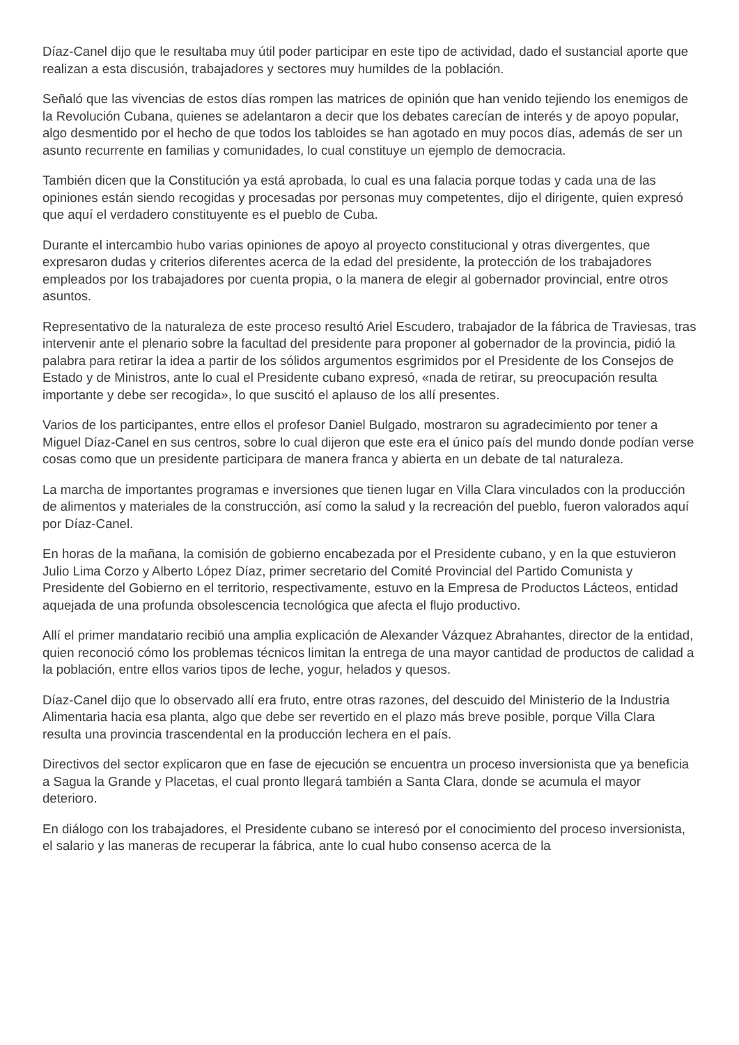Díaz-Canel dijo que le resultaba muy útil poder participar en este tipo de actividad, dado el sustancial aporte que realizan a esta discusión, trabajadores y sectores muy humildes de la población.
Señaló que las vivencias de estos días rompen las matrices de opinión que han venido tejiendo los enemigos de la Revolución Cubana, quienes se adelantaron a decir que los debates carecían de interés y de apoyo popular, algo desmentido por el hecho de que todos los tabloides se han agotado en muy pocos días, además de ser un asunto recurrente en familias y comunidades, lo cual constituye un ejemplo de democracia.
También dicen que la Constitución ya está aprobada, lo cual es una falacia porque todas y cada una de las opiniones están siendo recogidas y procesadas por personas muy competentes, dijo el dirigente, quien expresó que aquí el verdadero constituyente es el pueblo de Cuba.
Durante el intercambio hubo varias opiniones de apoyo al proyecto constitucional y otras divergentes, que expresaron dudas y criterios diferentes acerca de la edad del presidente, la protección de los trabajadores empleados por los trabajadores por cuenta propia, o la manera de elegir al gobernador provincial, entre otros asuntos.
Representativo de la naturaleza de este proceso resultó Ariel Escudero, trabajador de la fábrica de Traviesas, tras intervenir ante el plenario sobre la facultad del presidente para proponer al gobernador de la provincia, pidió la palabra para retirar la idea a partir de los sólidos argumentos esgrimidos por el Presidente de los Consejos de Estado y de Ministros, ante lo cual el Presidente cubano expresó, «nada de retirar, su preocupación resulta importante y debe ser recogida», lo que suscitó el aplauso de los allí presentes.
Varios de los participantes, entre ellos el profesor Daniel Bulgado, mostraron su agradecimiento por tener a Miguel Díaz-Canel en sus centros, sobre lo cual dijeron que este era el único país del mundo donde podían verse cosas como que un presidente participara de manera franca y abierta en un debate de tal naturaleza.
La marcha de importantes programas e inversiones que tienen lugar en Villa Clara vinculados con la producción de alimentos y materiales de la construcción, así como la salud y la recreación del pueblo, fueron valorados aquí por Díaz-Canel.
En horas de la mañana, la comisión de gobierno encabezada por el Presidente cubano, y en la que estuvieron Julio Lima Corzo y Alberto López Díaz, primer secretario del Comité Provincial del Partido Comunista y Presidente del Gobierno en el territorio, respectivamente, estuvo en la Empresa de Productos Lácteos, entidad aquejada de una profunda obsolescencia tecnológica que afecta el flujo productivo.
Allí el primer mandatario recibió una amplia explicación de Alexander Vázquez Abrahantes, director de la entidad, quien reconoció cómo los problemas técnicos limitan la entrega de una mayor cantidad de productos de calidad a la población, entre ellos varios tipos de leche, yogur, helados y quesos.
Díaz-Canel dijo que lo observado allí era fruto, entre otras razones, del descuido del Ministerio de la Industria Alimentaria hacia esa planta, algo que debe ser revertido en el plazo más breve posible, porque Villa Clara resulta una provincia trascendental en la producción lechera en el país.
Directivos del sector explicaron que en fase de ejecución se encuentra un proceso inversionista que ya beneficia a Sagua la Grande y Placetas, el cual pronto llegará también a Santa Clara, donde se acumula el mayor deterioro.
En diálogo con los trabajadores, el Presidente cubano se interesó por el conocimiento del proceso inversionista, el salario y las maneras de recuperar la fábrica, ante lo cual hubo consenso acerca de la